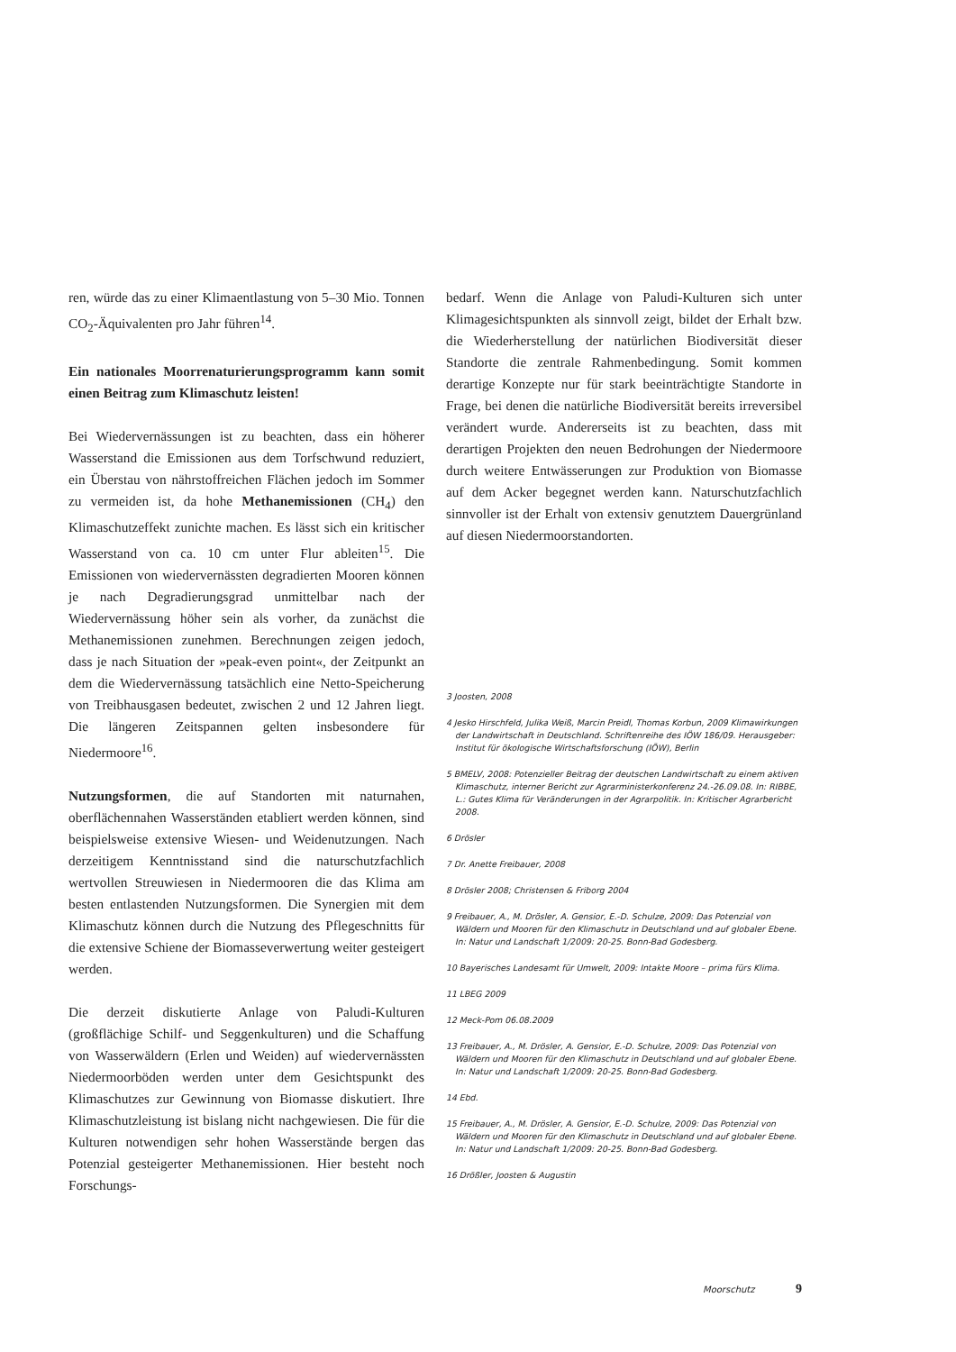ren, würde das zu einer Klimaentlastung von 5–30 Mio. Tonnen CO<sub>2</sub>-Äquivalenten pro Jahr führen<sup>14</sup>.
Ein nationales Moorrenaturierungsprogramm kann somit einen Beitrag zum Klimaschutz leisten!
Bei Wiedervernässungen ist zu beachten, dass ein höherer Wasserstand die Emissionen aus dem Torfschwund reduziert, ein Überstau von nährstoffreichen Flächen jedoch im Sommer zu vermeiden ist, da hohe Methanemissionen (CH<sub>4</sub>) den Klimaschutzeffekt zunichte machen. Es lässt sich ein kritischer Wasserstand von ca. 10 cm unter Flur ableiten<sup>15</sup>. Die Emissionen von wiedervernässten degradierten Mooren können je nach Degradierungsgrad unmittelbar nach der Wiedervernässung höher sein als vorher, da zunächst die Methanemissionen zunehmen. Berechnungen zeigen jedoch, dass je nach Situation der »peak-even point«, der Zeitpunkt an dem die Wiedervernässung tatsächlich eine Netto-Speicherung von Treibhausgasen bedeutet, zwischen 2 und 12 Jahren liegt. Die längeren Zeitspannen gelten insbesondere für Niedermoore<sup>16</sup>.
Nutzungsformen, die auf Standorten mit naturnahen, oberflächennahen Wasserständen etabliert werden können, sind beispielsweise extensive Wiesen- und Weidenutzungen. Nach derzeitigem Kenntnisstand sind die naturschutzfachlich wertvollen Streuwiesen in Niedermooren die das Klima am besten entlastenden Nutzungsformen. Die Synergien mit dem Klimaschutz können durch die Nutzung des Pflegeschnitts für die extensive Schiene der Biomasseverwertung weiter gesteigert werden.
Die derzeit diskutierte Anlage von Paludi-Kulturen (großflächige Schilf- und Seggenkulturen) und die Schaffung von Wasserwäldern (Erlen und Weiden) auf wiedervernässten Niedermoorböden werden unter dem Gesichtspunkt des Klimaschutzes zur Gewinnung von Biomasse diskutiert. Ihre Klimaschutzleistung ist bislang nicht nachgewiesen. Die für die Kulturen notwendigen sehr hohen Wasserstände bergen das Potenzial gesteigerter Methanemissionen. Hier besteht noch Forschungs-
bedarf. Wenn die Anlage von Paludi-Kulturen sich unter Klimagesichtspunkten als sinnvoll zeigt, bildet der Erhalt bzw. die Wiederherstellung der natürlichen Biodiversität dieser Standorte die zentrale Rahmenbedingung. Somit kommen derartige Konzepte nur für stark beeinträchtigte Standorte in Frage, bei denen die natürliche Biodiversität bereits irreversibel verändert wurde. Andererseits ist zu beachten, dass mit derartigen Projekten den neuen Bedrohungen der Niedermoore durch weitere Entwässerungen zur Produktion von Biomasse auf dem Acker begegnet werden kann. Naturschutzfachlich sinnvoller ist der Erhalt von extensiv genutztem Dauergrünland auf diesen Niedermoorstandorten.
3 Joosten, 2008
4 Jesko Hirschfeld, Julika Weiß, Marcin Preidl, Thomas Korbun, 2009 Klimawirkungen der Landwirtschaft in Deutschland. Schriftenreihe des IÖW 186/09. Herausgeber: Institut für ökologische Wirtschaftsforschung (IÖW), Berlin
5 BMELV, 2008: Potenzieller Beitrag der deutschen Landwirtschaft zu einem aktiven Klimaschutz, interner Bericht zur Agrarministerkonferenz 24.-26.09.08. In: RIBBE, L.: Gutes Klima für Veränderungen in der Agrarpolitik. In: Kritischer Agrarbericht 2008.
6 Drösler
7 Dr. Anette Freibauer, 2008
8 Drösler 2008; Christensen & Friborg 2004
9 Freibauer, A., M. Drösler, A. Gensior, E.-D. Schulze, 2009: Das Potenzial von Wäldern und Mooren für den Klimaschutz in Deutschland und auf globaler Ebene. In: Natur und Landschaft 1/2009: 20-25. Bonn-Bad Godesberg.
10 Bayerisches Landesamt für Umwelt, 2009: Intakte Moore – prima fürs Klima.
11 LBEG 2009
12 Meck-Pom 06.08.2009
13 Freibauer, A., M. Drösler, A. Gensior, E.-D. Schulze, 2009: Das Potenzial von Wäldern und Mooren für den Klimaschutz in Deutschland und auf globaler Ebene. In: Natur und Landschaft 1/2009: 20-25. Bonn-Bad Godesberg.
14 Ebd.
15 Freibauer, A., M. Drösler, A. Gensior, E.-D. Schulze, 2009: Das Potenzial von Wäldern und Mooren für den Klimaschutz in Deutschland und auf globaler Ebene. In: Natur und Landschaft 1/2009: 20-25. Bonn-Bad Godesberg.
16 Drößler, Joosten & Augustin
Moorschutz 9